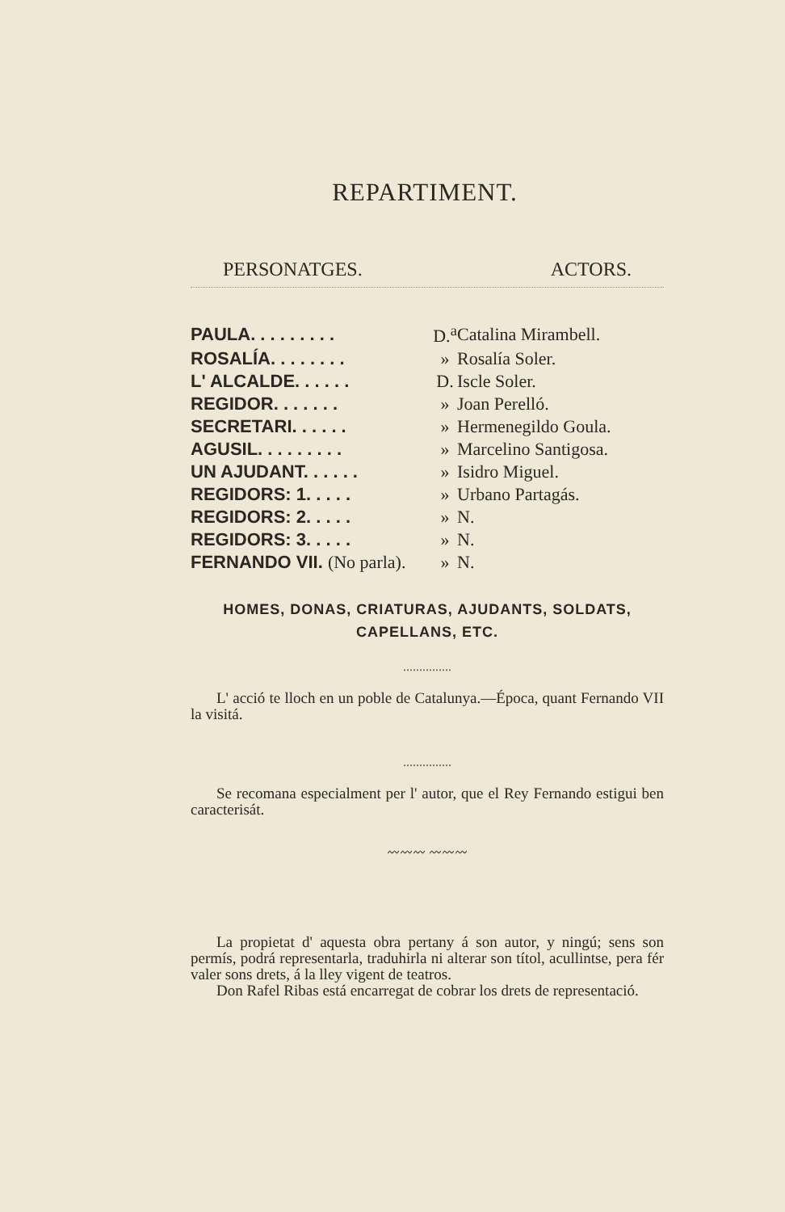REPARTIMENT.
PERSONATGES. ACTORS.
| PAULA. . . . . . . . . | D.<sup>a</sup> | Catalina Mirambell. |
| ROSALÍA. . . . . . . . | » | Rosalía Soler. |
| L' ALCALDE. . . . . . | D. | Iscle Soler. |
| REGIDOR. . . . . . . | » | Joan Perelló. |
| SECRETARI. . . . . . | » | Hermenegildo Goula. |
| AGUSIL. . . . . . . . . | » | Marcelino Santigosa. |
| UN AJUDANT. . . . . . | » | Isidro Miguel. |
| REGIDORS: 1. . . . . | » | Urbano Partagás. |
| REGIDORS: 2. . . . . | » | N. |
| REGIDORS: 3. . . . . | » | N. |
| FERNANDO VII. (No parla). | » | N. |
HOMES, DONAS, CRIATURAS, AJUDANTS, SOLDATS,
CAPELLANS, ETC.
...............
L' acció te lloch en un poble de Catalunya.—Época, quant Fernando VII la visitá.
...............
Se recomana especialment per l' autor, que el Rey Fernando estigui ben caracterisát.
〰〰〰 〰〰〰
La propietat d' aquesta obra pertany á son autor, y ningú; sens son permís, podrá representarla, traduhirla ni alterar son títol, acullintse, pera fér valer sons drets, á la lley vigent de teatros.
Don Rafel Ribas está encarregat de cobrar los drets de representació.